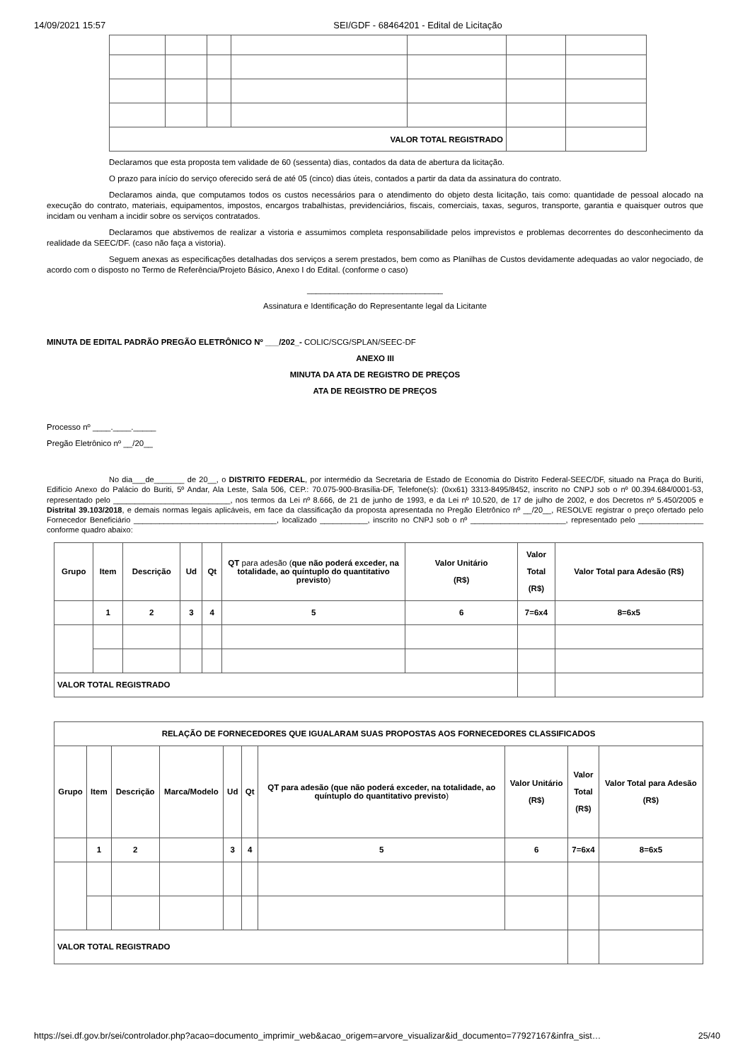14/09/2021 15:57 SEI/GDF - 68464201 - Edital de Licitação
| VALOR TOTAL REGISTRADO | | | | | | |
Declaramos que esta proposta tem validade de 60 (sessenta) dias, contados da data de abertura da licitação.
O prazo para início do serviço oferecido será de até 05 (cinco) dias úteis, contados a partir da data da assinatura do contrato.
Declaramos ainda, que computamos todos os custos necessários para o atendimento do objeto desta licitação, tais como: quantidade de pessoal alocado na execução do contrato, materiais, equipamentos, impostos, encargos trabalhistas, previdenciários, fiscais, comerciais, taxas, seguros, transporte, garantia e quaisquer outros que incidam ou venham a incidir sobre os serviços contratados.
Declaramos que abstivemos de realizar a vistoria e assumimos completa responsabilidade pelos imprevistos e problemas decorrentes do desconhecimento da realidade da SEEC/DF. (caso não faça a vistoria).
Seguem anexas as especificações detalhadas dos serviços a serem prestados, bem como as Planilhas de Custos devidamente adequadas ao valor negociado, de acordo com o disposto no Termo de Referência/Projeto Básico, Anexo I do Edital. (conforme o caso)
______________________________
Assinatura e Identificação do Representante legal da Licitante
MINUTA DE EDITAL PADRÃO PREGÃO ELETRÔNICO Nº ___/202_- COLIC/SCG/SPLAN/SEEC-DF
ANEXO III
MINUTA DA ATA DE REGISTRO DE PREÇOS
ATA DE REGISTRO DE PREÇOS
Processo nº ____.____._____
Pregão Eletrônico nº __/20__
No dia___de_______ de 20__, o DISTRITO FEDERAL, por intermédio da Secretaria de Estado de Economia do Distrito Federal-SEEC/DF, situado na Praça do Buriti, Edifício Anexo do Palácio do Buriti, 5º Andar, Ala Leste, Sala 506, CEP.: 70.075-900-Brasília-DF, Telefone(s): (0xx61) 3313-8495/8452, inscrito no CNPJ sob o nº 00.394.684/0001-53, representado pelo ___________________________, nos termos da Lei nº 8.666, de 21 de junho de 1993, e da Lei nº 10.520, de 17 de julho de 2002, e dos Decretos nº 5.450/2005 e Distrital 39.103/2018, e demais normas legais aplicáveis, em face da classificação da proposta apresentada no Pregão Eletrônico nº __/20__, RESOLVE registrar o preço ofertado pelo Fornecedor Beneficiário _________________________________, localizado ___________, inscrito no CNPJ sob o nº ______________________, representado pelo _______________ conforme quadro abaixo:
| Grupo | Item | Descrição | Ud | Qt | QT para adesão ( que não poderá exceder, na totalidade, ao quíntuplo do quantitativo previsto ) | Valor Unitário (R$) | Valor Total (R$) | Valor Total para Adesão (R$) |
| --- | --- | --- | --- | --- | --- | --- | --- | --- |
| | 1 | 2 | 3 | 4 | 5 | 6 | 7=6x4 | 8=6x5 |
| VALOR TOTAL REGISTRADO | | | | | | | | |
| RELAÇÃO DE FORNECEDORES QUE IGUALARAM SUAS PROPOSTAS AOS FORNECEDORES CLASSIFICADOS | | | | | | | | | |
| --- | --- | --- | --- | --- | --- | --- | --- | --- | --- |
| Grupo | Item | Descrição | Marca/Modelo | Ud | Qt | QT para adesão (que não poderá exceder, na totalidade, ao quíntuplo do quantitativo previsto ) | Valor Unitário (R$) | Valor Total (R$) | Valor Total para Adesão (R$) |
| | 1 | 2 | | 3 | 4 | 5 | 6 | 7=6x4 | 8=6x5 |
| VALOR TOTAL REGISTRADO | | | | | | | | | |
https://sei.df.gov.br/sei/controlador.php?acao=documento_imprimir_web&acao_origem=arvore_visualizar&id_documento=77927167&infra_sist… 25/40